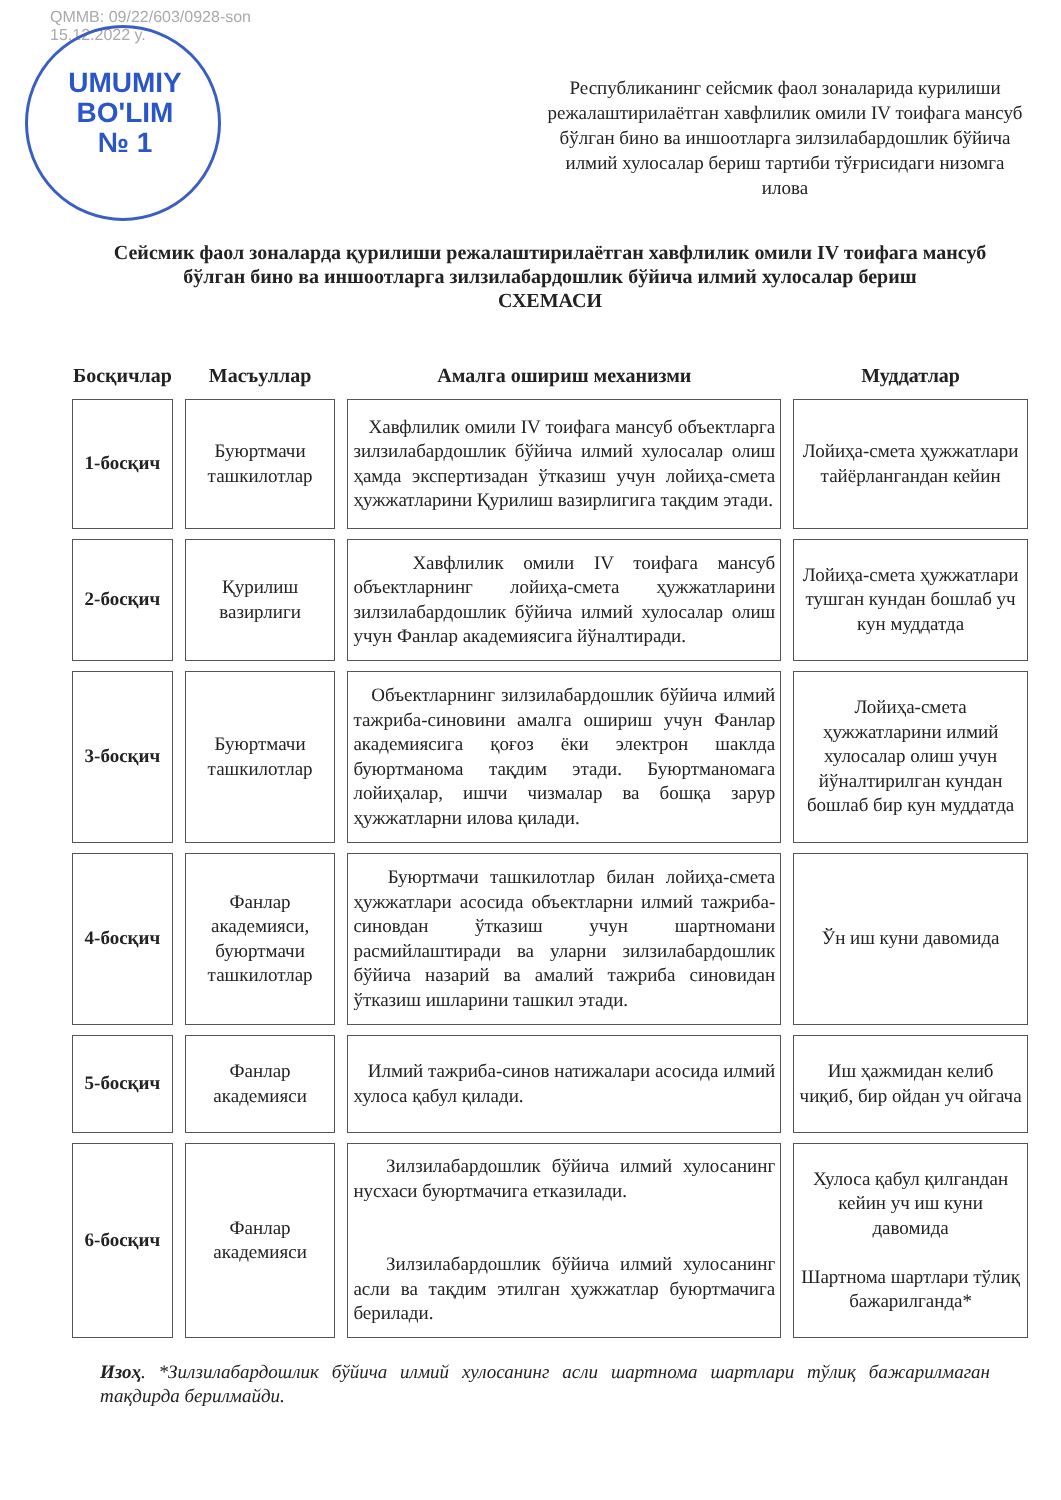QMMB: 09/22/603/0928-son
15.12.2022 y.
UMUMIY BO'LIM № 1
Республиканинг сейсмик фаол зоналарида курилиши режалаштирилаётган хавфлилик омили IV тоифага мансуб бўлган бино ва иншоотларга зилзилабардошлик бўйича илмий хулосалар бериш тартиби тўғрисидаги низомга
илова
Сейсмик фаол зоналарда қурилиши режалаштирилаётган хавфлилик омили IV тоифага мансуб бўлган бино ва иншоотларга зилзилабардошлик бўйича илмий хулосалар бериш
СХЕМАСИ
| Босқичлар | Масъуллар | Амалга ошириш механизми | Муддатлар |
| --- | --- | --- | --- |
| 1-босқич | Буюртмачи ташкилотлар | Хавфлилик омили IV тоифага мансуб объектларга зилзилабардошлик бўйича илмий хулосалар олиш ҳамда экспертизадан ўтказиш учун лойиҳа-смета ҳужжатларини Қурилиш вазирлигига тақдим этади. | Лойиҳа-смета ҳужжатлари тайёрлангандан кейин |
| 2-босқич | Қурилиш вазирлиги | Хавфлилик омили IV тоифага мансуб объектларнинг лойиҳа-смета ҳужжатларини зилзилабардошлик бўйича илмий хулосалар олиш учун Фанлар академиясига йўналтиради. | Лойиҳа-смета ҳужжатлари тушган кундан бошлаб уч кун муддатда |
| 3-босқич | Буюртмачи ташкилотлар | Объектларнинг зилзилабардошлик бўйича илмий тажриба-синовини амалга ошириш учун Фанлар академиясига қоғоз ёки электрон шаклда буюртманома тақдим этади. Буюртманомага лойиҳалар, ишчи чизмалар ва бошқа зарур ҳужжатларни илова қилади. | Лойиҳа-смета ҳужжатларини илмий хулосалар олиш учун йўналтирилган кундан бошлаб бир кун муддатда |
| 4-босқич | Фанлар академияси, буюртмачи ташкилотлар | Буюртмачи ташкилотлар билан лойиҳа-смета ҳужжатлари асосида объектларни илмий тажриба-синовдан ўтказиш учун шартномани расмийлаштиради ва уларни зилзилабардошлик бўйича назарий ва амалий тажриба синовидан ўтказиш ишларини ташкил этади. | Ўн иш куни давомида |
| 5-босқич | Фанлар академияси | Илмий тажриба-синов натижалари асосида илмий хулоса қабул қилади. | Иш ҳажмидан келиб чиқиб, бир ойдан уч ойгача |
| 6-босқич | Фанлар академияси | Зилзилабардошлик бўйича илмий хулосанинг нусхаси буюртмачига етказилади. Зилзилабардошлик бўйича илмий хулосанинг асли ва тақдим этилган ҳужжатлар буюртмачига берилади. | Хулоса қабул қилгандан кейин уч иш куни давомида Шартнома шартлари тўлиқ бажарилганда* |
Изоҳ. *Зилзилабардошлик бўйича илмий хулосанинг асли шартнома шартлари тўлиқ бажарилмаган тақдирда берилмайди.